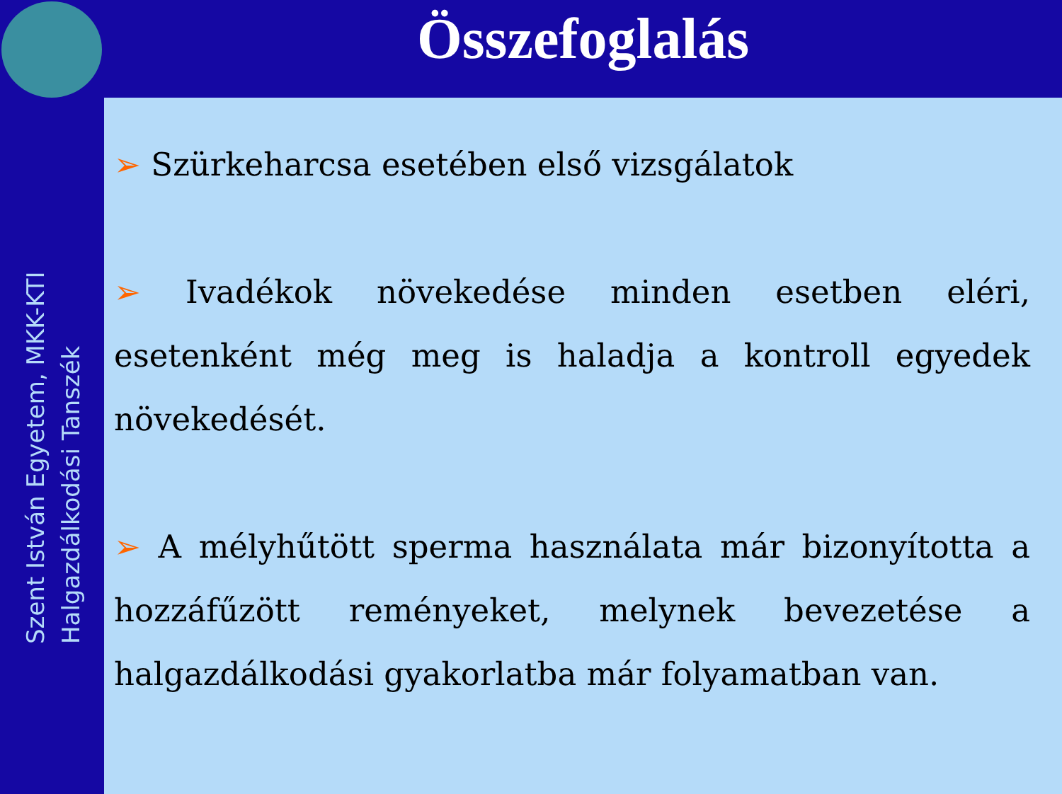Összefoglalás
Szent István Egyetem, MKK-KTI
Halgazdálkodási Tanszék
➢ Szürkeharcsa esetében első vizsgálatok
➢ Ivadékok növekedése minden esetben eléri, esetenként még meg is haladja a kontroll egyedek növekedését.
➢ A mélyhűtött sperma használata már bizonyította a hozzáfűzött reményeket, melynek bevezetése a halgazdálkodási gyakorlatba már folyamatban van.